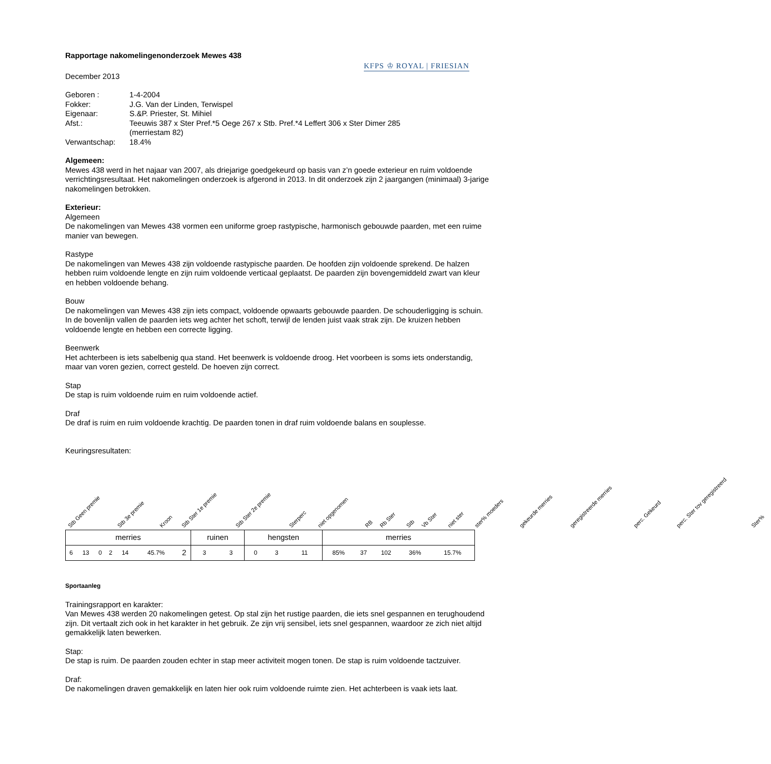KFPS ♔ ROYAL | FRIESIAN
Rapportage nakomelingenonderzoek Mewes 438
December 2013
| Geboren : | 1-4-2004 |
| Fokker: | J.G. Van der Linden, Terwispel |
| Eigenaar: | S.&P. Priester, St. Mihiel |
| Afst.: | Teeuwis 387 x Ster Pref.*5 Oege 267 x Stb. Pref.*4 Leffert 306 x Ster Dimer 285 (merriestam 82) |
| Verwantschap: | 18.4% |
Algemeen:
Mewes 438 werd in het najaar van 2007, als driejarige goedgekeurd op basis van z’n goede exterieur en ruim voldoende verrichtingsresultaat. Het nakomelingen onderzoek is afgerond in 2013. In dit onderzoek zijn 2 jaargangen (minimaal) 3-jarige nakomelingen betrokken.
Exterieur:
Algemeen
De nakomelingen van Mewes 438 vormen een uniforme groep rastypische, harmonisch gebouwde paarden, met een ruime manier van bewegen.
Rastype
De nakomelingen van Mewes 438 zijn voldoende rastypische paarden. De hoofden zijn voldoende sprekend. De halzen hebben ruim voldoende lengte en zijn ruim voldoende verticaal geplaatst. De paarden zijn bovengemiddeld zwart van kleur en hebben voldoende behang.
Bouw
De nakomelingen van Mewes 438 zijn iets compact, voldoende opwaarts gebouwde paarden. De schouderligging is schuin. In de bovenlijn vallen de paarden iets weg achter het schoft, terwijl de lenden juist vaak strak zijn. De kruizen hebben voldoende lengte en hebben een correcte ligging.
Beenwerk
Het achterbeen is iets sabelbenig qua stand. Het beenwerk is voldoende droog. Het voorbeen is soms iets onderstandig, maar van voren gezien, correct gesteld. De hoeven zijn correct.
Stap
De stap is ruim voldoende ruim en ruim voldoende actief.
Draf
De draf is ruim en ruim voldoende krachtig. De paarden tonen in draf ruim voldoende balans en souplesse.
Keuringsresultaten:
Stb Geen premie Stb 3e premie Kroon Stb Ster 1e premie Stb Ster 2e premie Sterperc niet opgenomen RB Rb Ster Stb Vb Ster niet ster ster% moeders gekeurde merries geregistreerde merries perc. Gekeurd perc. Ster tov geregistreerd Ster%
| merries | | | | | | | ruinen | | hengsten | | | merries | | | | |
| --- | --- | --- | --- | --- | --- | --- | --- | --- | --- | --- | --- | --- | --- | --- | --- | --- |
| 6 | 13 | 0 | 2 | 14 | 45.7% | 2 | 3 | 3 | 0 | 3 | 11 | 85% | 37 | 102 | 36% | 15.7% |
Sportaanleg
Trainingsrapport en karakter:
Van Mewes 438 werden 20 nakomelingen getest. Op stal zijn het rustige paarden, die iets snel gespannen en terughoudend zijn. Dit vertaalt zich ook in het karakter in het gebruik. Ze zijn vrij sensibel, iets snel gespannen, waardoor ze zich niet altijd gemakkelijk laten bewerken.
Stap:
De stap is ruim. De paarden zouden echter in stap meer activiteit mogen tonen. De stap is ruim voldoende tactzuiver.
Draf:
De nakomelingen draven gemakkelijk en laten hier ook ruim voldoende ruimte zien. Het achterbeen is vaak iets laat.